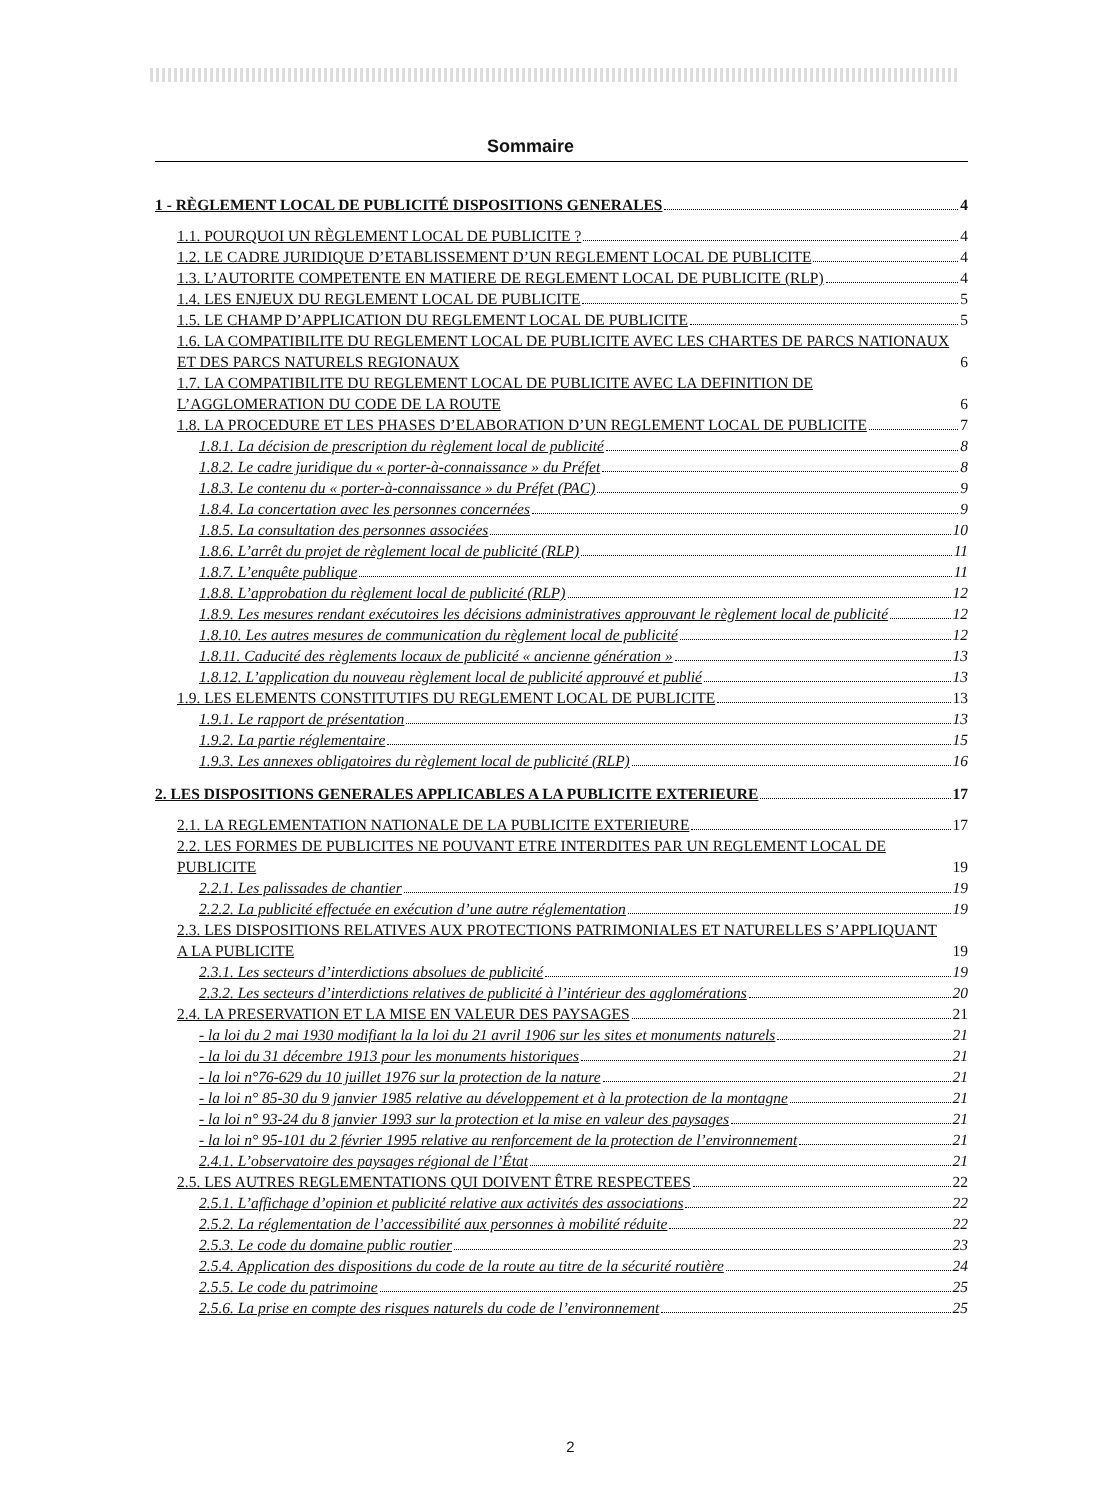Sommaire
1 - RÈGLEMENT LOCAL DE PUBLICITÉ DISPOSITIONS GENERALES 4
1.1. POURQUOI UN RÈGLEMENT LOCAL DE PUBLICITE ? 4
1.2. LE CADRE JURIDIQUE D’ETABLISSEMENT D’UN REGLEMENT LOCAL DE PUBLICITE 4
1.3. L’AUTORITE COMPETENTE EN MATIERE DE REGLEMENT LOCAL DE PUBLICITE (RLP) 4
1.4. LES ENJEUX DU REGLEMENT LOCAL DE PUBLICITE 5
1.5. LE CHAMP D’APPLICATION DU REGLEMENT LOCAL DE PUBLICITE 5
1.6. LA COMPATIBILITE DU REGLEMENT LOCAL DE PUBLICITE AVEC LES CHARTES DE PARCS NATIONAUX ET DES PARCS NATURELS REGIONAUX 6
1.7. LA COMPATIBILITE DU REGLEMENT LOCAL DE PUBLICITE AVEC LA DEFINITION DE L’AGGLOMERATION DU CODE DE LA ROUTE 6
1.8. LA PROCEDURE ET LES PHASES D’ELABORATION D’UN REGLEMENT LOCAL DE PUBLICITE 7
1.8.1. La décision de prescription du règlement local de publicité 8
1.8.2. Le cadre juridique du « porter-à-connaissance » du Préfet 8
1.8.3. Le contenu du « porter-à-connaissance » du Préfet (PAC) 9
1.8.4. La concertation avec les personnes concernées 9
1.8.5. La consultation des personnes associées 10
1.8.6. L’arrêt du projet de règlement local de publicité (RLP) 11
1.8.7. L’enquête publique 11
1.8.8. L’approbation du règlement local de publicité (RLP) 12
1.8.9. Les mesures rendant exécutoires les décisions administratives approuvant le règlement local de publicité 12
1.8.10. Les autres mesures de communication du règlement local de publicité 12
1.8.11. Caducité des règlements locaux de publicité « ancienne génération » 13
1.8.12. L’application du nouveau règlement local de publicité approuvé et publié 13
1.9. LES ELEMENTS CONSTITUTIFS DU REGLEMENT LOCAL DE PUBLICITE 13
1.9.1. Le rapport de présentation 13
1.9.2. La partie réglementaire 15
1.9.3. Les annexes obligatoires du règlement local de publicité (RLP) 16
2. LES DISPOSITIONS GENERALES APPLICABLES A LA PUBLICITE EXTERIEURE 17
2.1. LA REGLEMENTATION NATIONALE DE LA PUBLICITE EXTERIEURE 17
2.2. LES FORMES DE PUBLICITES NE POUVANT ETRE INTERDITES PAR UN REGLEMENT LOCAL DE PUBLICITE 19
2.2.1. Les palissades de chantier 19
2.2.2. La publicité effectuée en exécution d’une autre réglementation 19
2.3. LES DISPOSITIONS RELATIVES AUX PROTECTIONS PATRIMONIALES ET NATURELLES S’APPLIQUANT A LA PUBLICITE 19
2.3.1. Les secteurs d’interdictions absolues de publicité 19
2.3.2. Les secteurs d’interdictions relatives de publicité à l’intérieur des agglomérations 20
2.4. LA PRESERVATION ET LA MISE EN VALEUR DES PAYSAGES 21
- la loi du 2 mai 1930 modifiant la la loi du 21 avril 1906 sur les sites et monuments naturels 21
- la loi du 31 décembre 1913 pour les monuments historiques 21
- la loi n°76-629 du 10 juillet 1976 sur la protection de la nature 21
- la loi n° 85-30 du 9 janvier 1985 relative au développement et à la protection de la montagne 21
- la loi n° 93-24 du 8 janvier 1993 sur la protection et la mise en valeur des paysages 21
- la loi n° 95-101 du 2 février 1995 relative au renforcement de la protection de l’environnement 21
2.4.1. L’observatoire des paysages régional de l’État 21
2.5. LES AUTRES REGLEMENTATIONS QUI DOIVENT ÊTRE RESPECTEES 22
2.5.1. L’affichage d’opinion et publicité relative aux activités des associations 22
2.5.2. La réglementation de l’accessibilité aux personnes à mobilité réduite 22
2.5.3. Le code du domaine public routier 23
2.5.4. Application des dispositions du code de la route au titre de la sécurité routière 24
2.5.5. Le code du patrimoine 25
2.5.6. La prise en compte des risques naturels du code de l’environnement 25
2